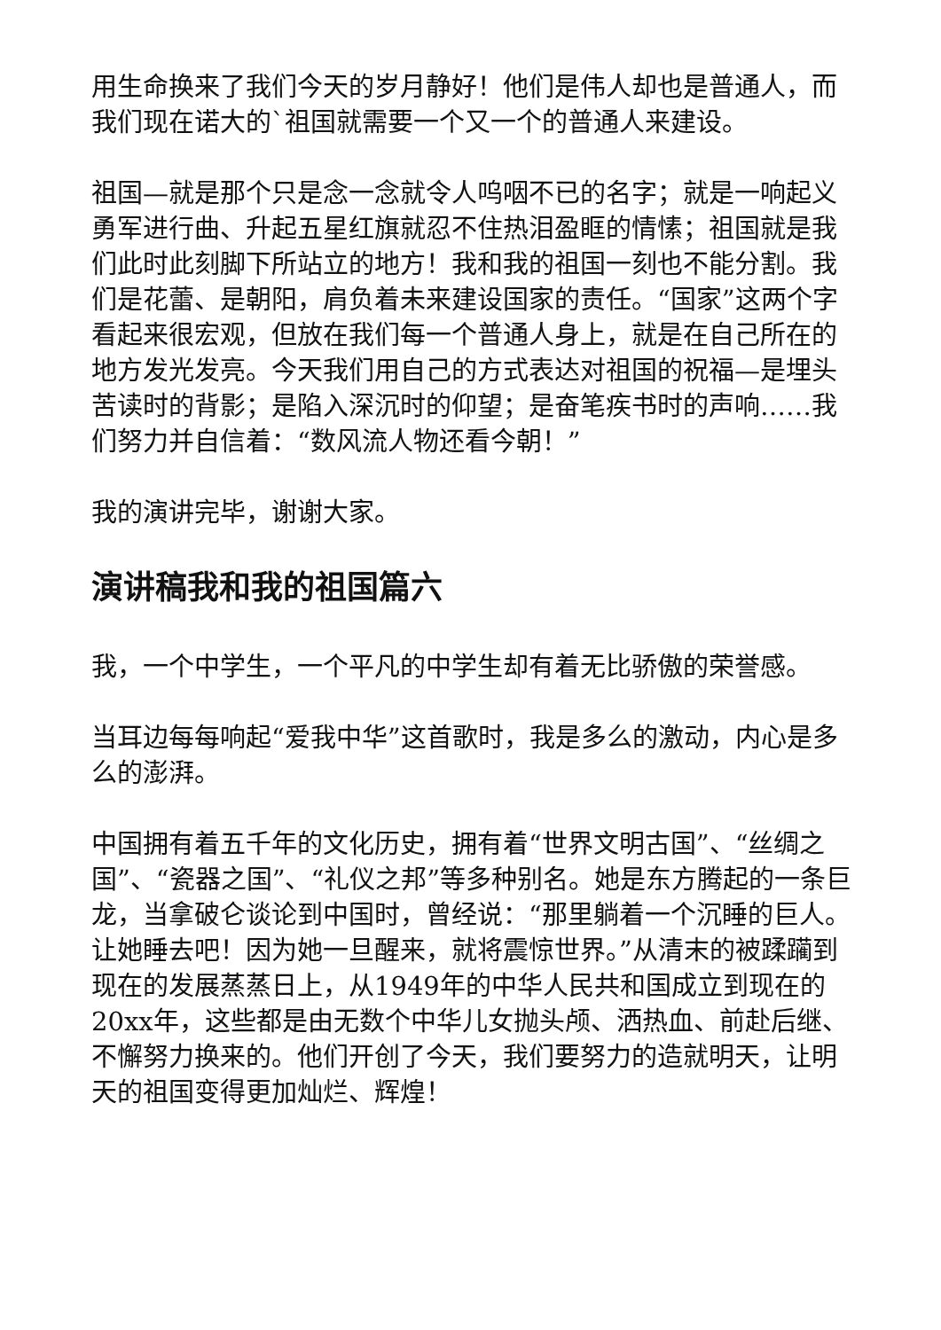用生命换来了我们今天的岁月静好！他们是伟人却也是普通人，而我们现在诺大的`祖国就需要一个又一个的普通人来建设。
祖国—就是那个只是念一念就令人呜咽不已的名字；就是一响起义勇军进行曲、升起五星红旗就忍不住热泪盈眶的情愫；祖国就是我们此时此刻脚下所站立的地方！我和我的祖国一刻也不能分割。我们是花蕾、是朝阳，肩负着未来建设国家的责任。“国家”这两个字看起来很宏观，但放在我们每一个普通人身上，就是在自己所在的地方发光发亮。今天我们用自己的方式表达对祖国的祝福—是埋头苦读时的背影；是陷入深沉时的仰望；是奋笔疾书时的声响……我们努力并自信着：“数风流人物还看今朝！”
我的演讲完毕，谢谢大家。
演讲稿我和我的祖国篇六
我，一个中学生，一个平凡的中学生却有着无比骄傲的荣誉感。
当耳边每每响起“爱我中华”这首歌时，我是多么的激动，内心是多么的澎湃。
中国拥有着五千年的文化历史，拥有着“世界文明古国”、“丝绸之国”、“瓷器之国”、“礼仪之邦”等多种别名。她是东方腾起的一条巨龙，当拿破仑谈论到中国时，曾经说：“那里躺着一个沉睡的巨人。让她睡去吧！因为她一旦醒来，就将震惊世界。”从清末的被蹂躏到现在的发展蒸蒸日上，从1949年的中华人民共和国成立到现在的20xx年，这些都是由无数个中华儿女抛头颅、洒热血、前赴后继、不懈努力换来的。他们开创了今天，我们要努力的造就明天，让明天的祖国变得更加灿烂、辉煌！